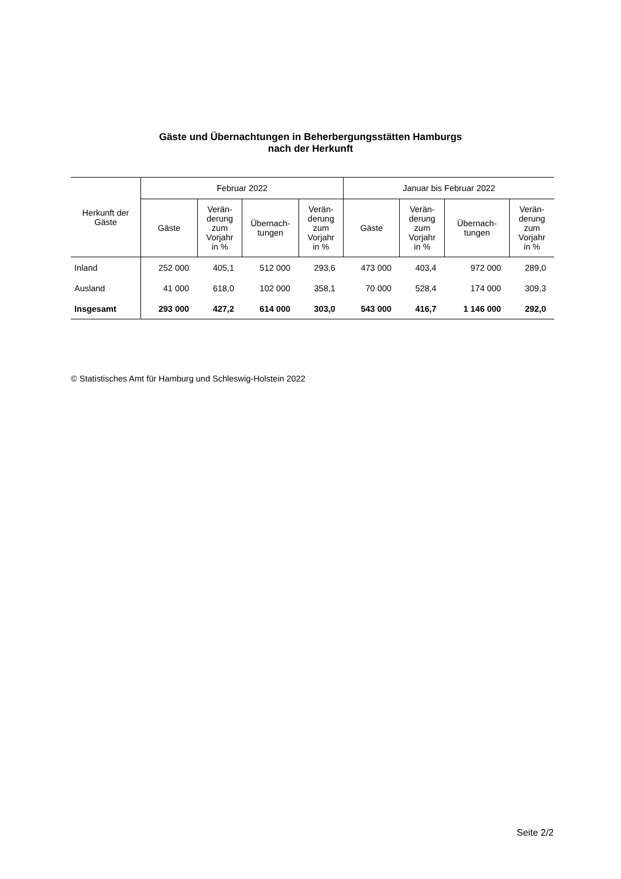Gäste und Übernachtungen in Beherbergungsstätten Hamburgs
nach der Herkunft
| Herkunft der Gäste | Februar 2022 | | | | Januar bis Februar 2022 | | | |
| --- | --- | --- | --- | --- | --- | --- | --- | --- |
| | Gäste | Verän- derung zum Vorjahr in % | Übernach- tungen | Verän- derung zum Vorjahr in % | Gäste | Verän- derung zum Vorjahr in % | Übernach- tungen | Verän- derung zum Vorjahr in % |
| Inland | 252 000 | 405,1 | 512 000 | 293,6 | 473 000 | 403,4 | 972 000 | 289,0 |
| Ausland | 41 000 | 618,0 | 102 000 | 358,1 | 70 000 | 528,4 | 174 000 | 309,3 |
| Insgesamt | 293 000 | 427,2 | 614 000 | 303,0 | 543 000 | 416,7 | 1 146 000 | 292,0 |
© Statistisches Amt für Hamburg und Schleswig-Holstein 2022
Seite 2/2